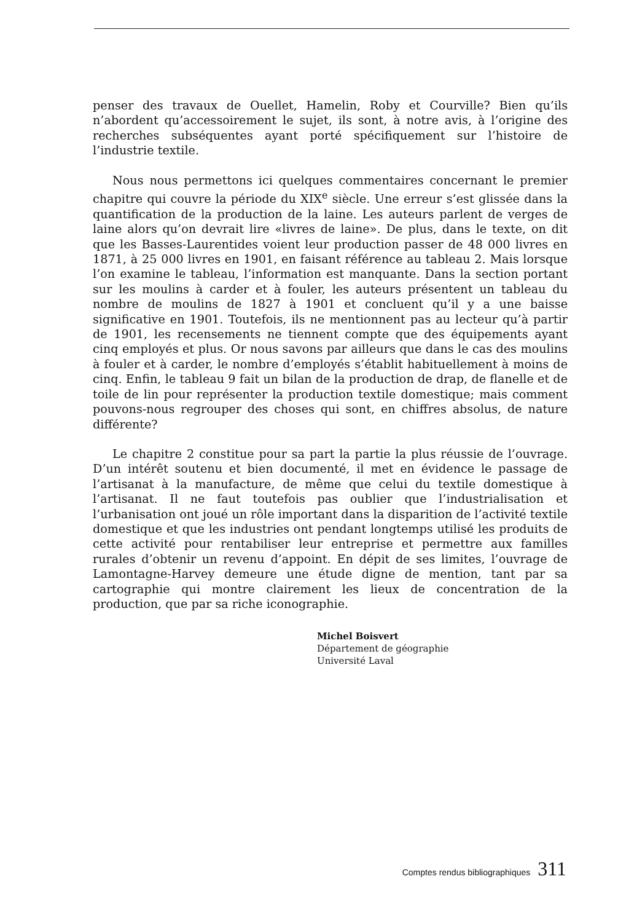penser des travaux de Ouellet, Hamelin, Roby et Courville? Bien qu’ils n’abordent qu’accessoirement le sujet, ils sont, à notre avis, à l’origine des recherches subséquentes ayant porté spécifiquement sur l’histoire de l’industrie textile.
Nous nous permettons ici quelques commentaires concernant le premier chapitre qui couvre la période du XIX<sup>e</sup> siècle. Une erreur s’est glissée dans la quantification de la production de la laine. Les auteurs parlent de verges de laine alors qu’on devrait lire «livres de laine». De plus, dans le texte, on dit que les Basses-Laurentides voient leur production passer de 48 000 livres en 1871, à 25 000 livres en 1901, en faisant référence au tableau 2. Mais lorsque l’on examine le tableau, l’information est manquante. Dans la section portant sur les moulins à carder et à fouler, les auteurs présentent un tableau du nombre de moulins de 1827 à 1901 et concluent qu’il y a une baisse significative en 1901. Toutefois, ils ne mentionnent pas au lecteur qu’à partir de 1901, les recensements ne tiennent compte que des équipements ayant cinq employés et plus. Or nous savons par ailleurs que dans le cas des moulins à fouler et à carder, le nombre d’employés s’établit habituellement à moins de cinq. Enfin, le tableau 9 fait un bilan de la production de drap, de flanelle et de toile de lin pour représenter la production textile domestique; mais comment pouvons-nous regrouper des choses qui sont, en chiffres absolus, de nature différente?
Le chapitre 2 constitue pour sa part la partie la plus réussie de l’ouvrage. D’un intérêt soutenu et bien documenté, il met en évidence le passage de l’artisanat à la manufacture, de même que celui du textile domestique à l’artisanat. Il ne faut toutefois pas oublier que l’industrialisation et l’urbanisation ont joué un rôle important dans la disparition de l’activité textile domestique et que les industries ont pendant longtemps utilisé les produits de cette activité pour rentabiliser leur entreprise et permettre aux familles rurales d’obtenir un revenu d’appoint. En dépit de ses limites, l’ouvrage de Lamontagne-Harvey demeure une étude digne de mention, tant par sa cartographie qui montre clairement les lieux de concentration de la production, que par sa riche iconographie.
Michel Boisvert
Département de géographie
Université Laval
Comptes rendus bibliographiques 311